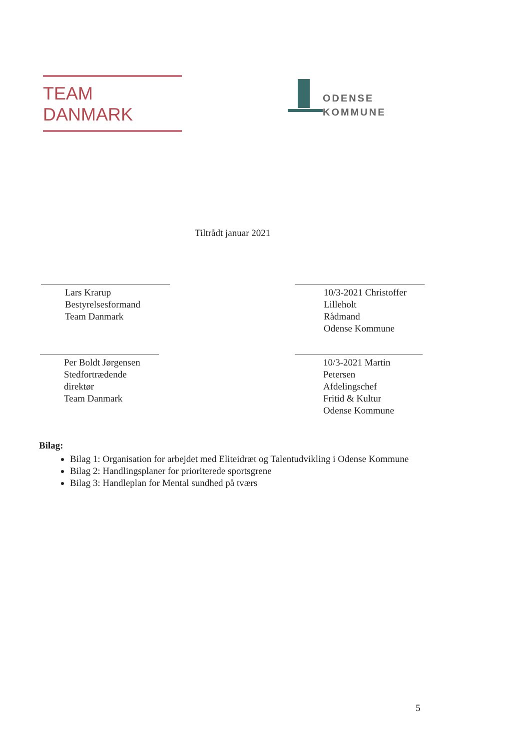TEAM DANMARK
ODENSE
KOMMUNE
Tiltrådt januar 2021
Lars Krarup
Bestyrelsesformand
Team Danmark
Per Boldt Jørgensen
Stedfortrædende direktør
Team Danmark
10/3-2021 Christoffer Lilleholt
Rådmand
Odense Kommune
10/3-2021 Martin Petersen
Afdelingschef
Fritid & Kultur
Odense Kommune
Bilag:
Bilag 1: Organisation for arbejdet med Eliteidræt og Talentudvikling i Odense Kommune
Bilag 2: Handlingsplaner for prioriterede sportsgrene
Bilag 3: Handleplan for Mental sundhed på tværs
5